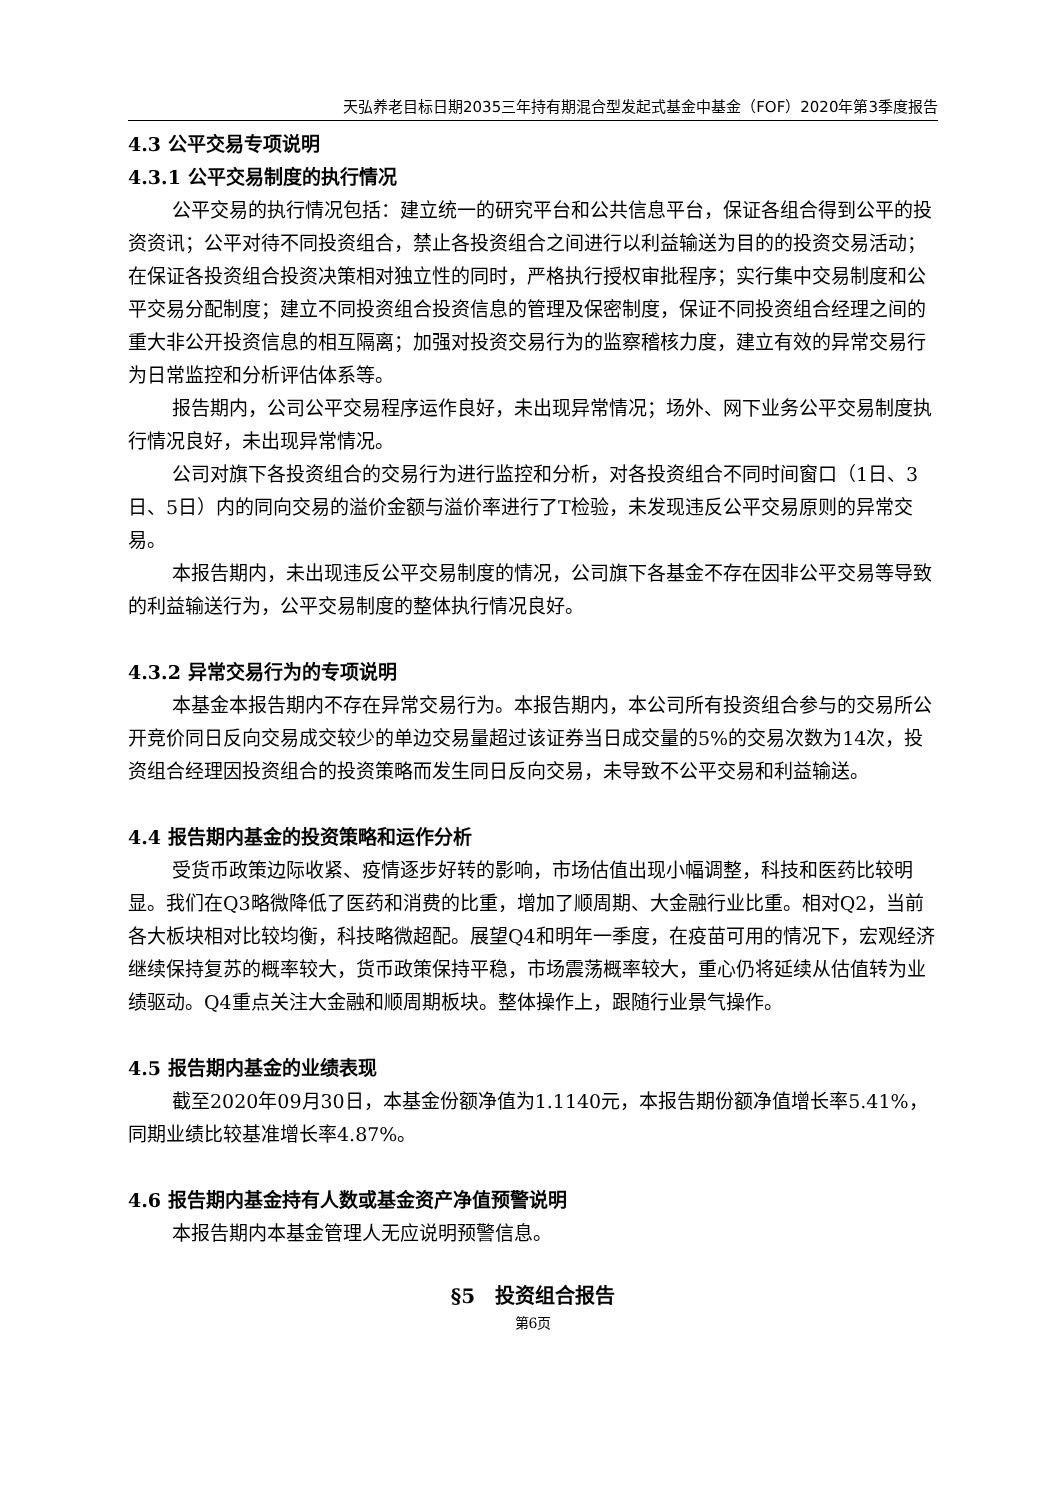天弘养老目标日期2035三年持有期混合型发起式基金中基金（FOF）2020年第3季度报告
4.3 公平交易专项说明
4.3.1 公平交易制度的执行情况
公平交易的执行情况包括：建立统一的研究平台和公共信息平台，保证各组合得到公平的投资资讯；公平对待不同投资组合，禁止各投资组合之间进行以利益输送为目的的投资交易活动；在保证各投资组合投资决策相对独立性的同时，严格执行授权审批程序；实行集中交易制度和公平交易分配制度；建立不同投资组合投资信息的管理及保密制度，保证不同投资组合经理之间的重大非公开投资信息的相互隔离；加强对投资交易行为的监察稽核力度，建立有效的异常交易行为日常监控和分析评估体系等。
报告期内，公司公平交易程序运作良好，未出现异常情况；场外、网下业务公平交易制度执行情况良好，未出现异常情况。
公司对旗下各投资组合的交易行为进行监控和分析，对各投资组合不同时间窗口（1日、3日、5日）内的同向交易的溢价金额与溢价率进行了T检验，未发现违反公平交易原则的异常交易。
本报告期内，未出现违反公平交易制度的情况，公司旗下各基金不存在因非公平交易等导致的利益输送行为，公平交易制度的整体执行情况良好。
4.3.2 异常交易行为的专项说明
本基金本报告期内不存在异常交易行为。本报告期内，本公司所有投资组合参与的交易所公开竞价同日反向交易成交较少的单边交易量超过该证券当日成交量的5%的交易次数为14次，投资组合经理因投资组合的投资策略而发生同日反向交易，未导致不公平交易和利益输送。
4.4 报告期内基金的投资策略和运作分析
受货币政策边际收紧、疫情逐步好转的影响，市场估值出现小幅调整，科技和医药比较明显。我们在Q3略微降低了医药和消费的比重，增加了顺周期、大金融行业比重。相对Q2，当前各大板块相对比较均衡，科技略微超配。展望Q4和明年一季度，在疫苗可用的情况下，宏观经济继续保持复苏的概率较大，货币政策保持平稳，市场震荡概率较大，重心仍将延续从估值转为业绩驱动。Q4重点关注大金融和顺周期板块。整体操作上，跟随行业景气操作。
4.5 报告期内基金的业绩表现
截至2020年09月30日，本基金份额净值为1.1140元，本报告期份额净值增长率5.41%，同期业绩比较基准增长率4.87%。
4.6 报告期内基金持有人数或基金资产净值预警说明
本报告期内本基金管理人无应说明预警信息。
§5　投资组合报告
第6页